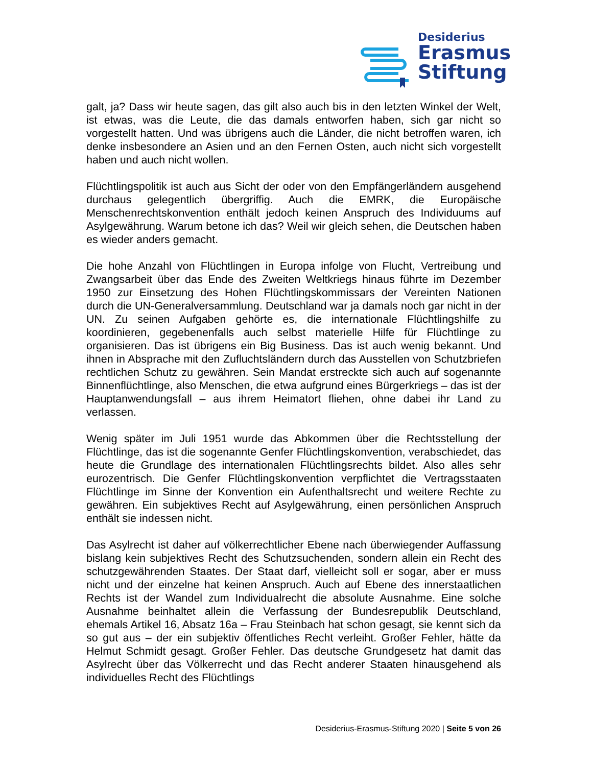Desiderius
Erasmus
Stiftung
galt, ja? Dass wir heute sagen, das gilt also auch bis in den letzten Winkel der Welt, ist etwas, was die Leute, die das damals entworfen haben, sich gar nicht so vorgestellt hatten. Und was übrigens auch die Länder, die nicht betroffen waren, ich denke insbesondere an Asien und an den Fernen Osten, auch nicht sich vorgestellt haben und auch nicht wollen.
Flüchtlingspolitik ist auch aus Sicht der oder von den Empfängerländern ausgehend durchaus gelegentlich übergriffig. Auch die EMRK, die Europäische Menschenrechtskonvention enthält jedoch keinen Anspruch des Individuums auf Asylgewährung. Warum betone ich das? Weil wir gleich sehen, die Deutschen haben es wieder anders gemacht.
Die hohe Anzahl von Flüchtlingen in Europa infolge von Flucht, Vertreibung und Zwangsarbeit über das Ende des Zweiten Weltkriegs hinaus führte im Dezember 1950 zur Einsetzung des Hohen Flüchtlingskommissars der Vereinten Nationen durch die UN-Generalversammlung. Deutschland war ja damals noch gar nicht in der UN. Zu seinen Aufgaben gehörte es, die internationale Flüchtlingshilfe zu koordinieren, gegebenenfalls auch selbst materielle Hilfe für Flüchtlinge zu organisieren. Das ist übrigens ein Big Business. Das ist auch wenig bekannt. Und ihnen in Absprache mit den Zufluchtsländern durch das Ausstellen von Schutzbriefen rechtlichen Schutz zu gewähren. Sein Mandat erstreckte sich auch auf sogenannte Binnenflüchtlinge, also Menschen, die etwa aufgrund eines Bürgerkriegs – das ist der Hauptanwendungsfall – aus ihrem Heimatort fliehen, ohne dabei ihr Land zu verlassen.
Wenig später im Juli 1951 wurde das Abkommen über die Rechtsstellung der Flüchtlinge, das ist die sogenannte Genfer Flüchtlingskonvention, verabschiedet, das heute die Grundlage des internationalen Flüchtlingsrechts bildet. Also alles sehr eurozentrisch. Die Genfer Flüchtlingskonvention verpflichtet die Vertragsstaaten Flüchtlinge im Sinne der Konvention ein Aufenthaltsrecht und weitere Rechte zu gewähren. Ein subjektives Recht auf Asylgewährung, einen persönlichen Anspruch enthält sie indessen nicht.
Das Asylrecht ist daher auf völkerrechtlicher Ebene nach überwiegender Auffassung bislang kein subjektives Recht des Schutzsuchenden, sondern allein ein Recht des schutzgewährenden Staates. Der Staat darf, vielleicht soll er sogar, aber er muss nicht und der einzelne hat keinen Anspruch. Auch auf Ebene des innerstaatlichen Rechts ist der Wandel zum Individualrecht die absolute Ausnahme. Eine solche Ausnahme beinhaltet allein die Verfassung der Bundesrepublik Deutschland, ehemals Artikel 16, Absatz 16a – Frau Steinbach hat schon gesagt, sie kennt sich da so gut aus – der ein subjektiv öffentliches Recht verleiht. Großer Fehler, hätte da Helmut Schmidt gesagt. Großer Fehler. Das deutsche Grundgesetz hat damit das Asylrecht über das Völkerrecht und das Recht anderer Staaten hinausgehend als individuelles Recht des Flüchtlings
Desiderius-Erasmus-Stiftung 2020 | Seite 5 von 26